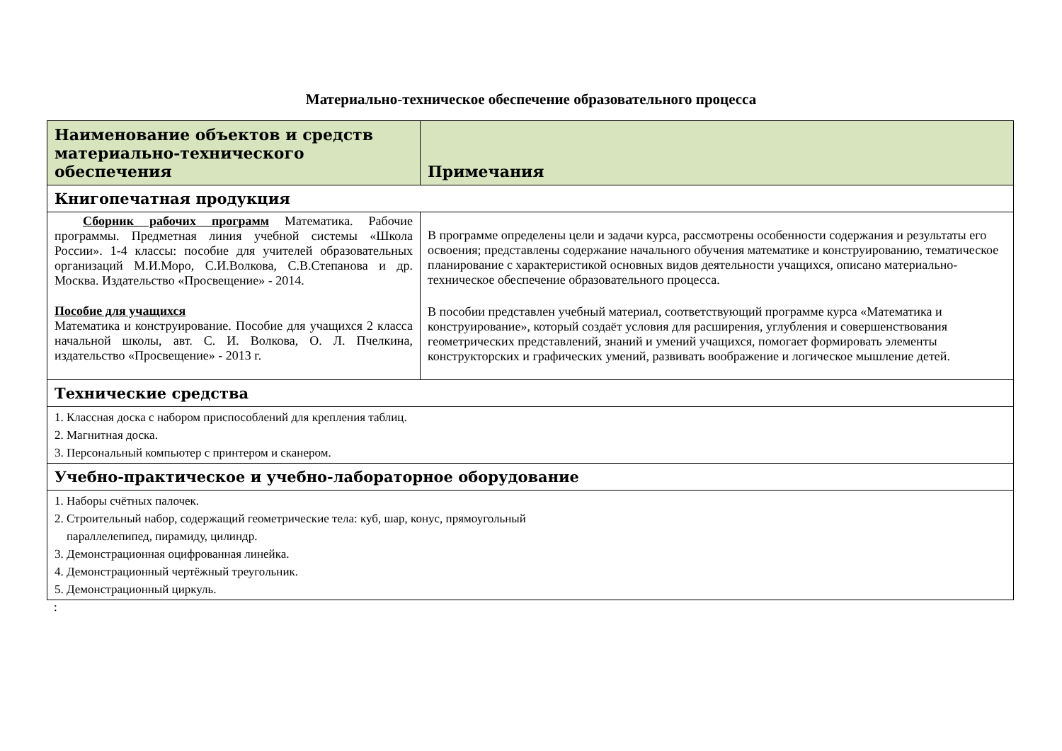Материально-техническое обеспечение образовательного процесса
| Наименование объектов и средств материально-технического обеспечения | Примечания |
| --- | --- |
| Книгопечатная продукция | |
| Сборник рабочих программ Математика. Рабочие программы. Предметная линия учебной системы «Школа России». 1-4 классы: пособие для учителей образовательных организаций М.И.Моро, С.И.Волкова, С.В.Степанова и др. Москва. Издательство «Просвещение» - 2014. Пособие для учащихся Математика и конструирование. Пособие для учащихся 2 класса начальной школы, авт. С. И. Волкова, О. Л. Пчелкина, издательство «Просвещение» - 2013 г. | В программе определены цели и задачи курса, рассмотрены особенности содержания и результаты его освоения; представлены содержание начального обучения математике и конструированию, тематическое планирование с характеристикой основных видов деятельности учащихся, описано материально-техническое обеспечение образовательного процесса. В пособии представлен учебный материал, соответствующий программе курса «Математика и конструирование», который создаёт условия для расширения, углубления и совершенствования геометрических представлений, знаний и умений учащихся, помогает формировать элементы конструкторских и графических умений, развивать воображение и логическое мышление детей. |
| Технические средства | |
| 1. Классная доска с набором приспособлений для крепления таблиц. 2. Магнитная доска. 3. Персональный компьютер с принтером и сканером. | |
| Учебно-практическое и учебно-лабораторное оборудование | |
| 1. Наборы счётных палочек. 2. Строительный набор, содержащий геометрические тела: куб, шар, конус, прямоугольный параллелепипед, пирамиду, цилиндр. 3. Демонстрационная оцифрованная линейка. 4. Демонстрационный чертёжный треугольник. 5. Демонстрационный циркуль. | |
: